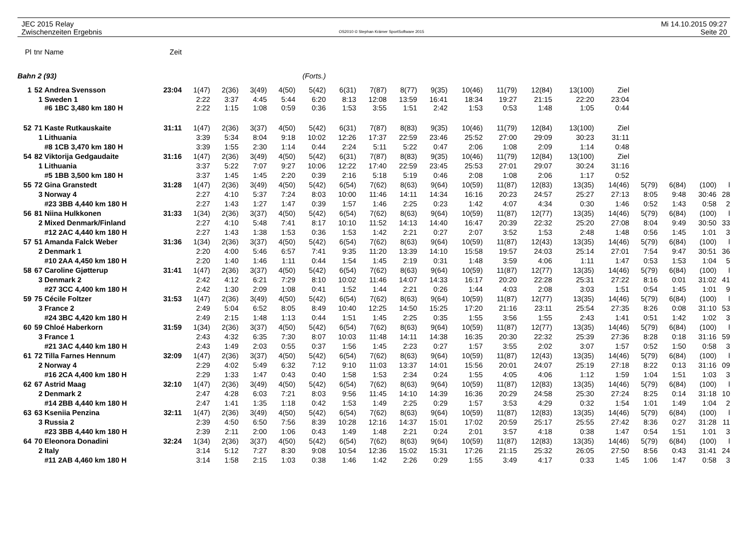JEC 2015 Relay
Zwischenzeiten Ergebnis
OS2010 © Stephan Krämer SportSoftware 2015
Mi 14.10.2015 09:27
Seite 20
| Pl | tnr | Name | Zeit | | | | | | | | | | | | | | | | | | |
| --- | --- | --- | --- | --- | --- | --- | --- | --- | --- | --- | --- | --- | --- | --- | --- | --- | --- | --- | --- | --- | --- |
| Bahn 2 (93) | | | | (Forts.) | | | | | | | | | | | | | | | | | |
| 1 | 52 | Andrea Svensson | 23:04 | 1(47) | 2(36) | 3(49) | 4(50) | 5(42) | 6(31) | 7(87) | 8(77) | 9(35) | 10(46) | 11(79) | 12(84) | 13(100) | Ziel | | | | |
| | 1 | Sweden 1 | | 2:22 | 3:37 | 4:45 | 5:44 | 6:20 | 8:13 | 12:08 | 13:59 | 16:41 | 18:34 | 19:27 | 21:15 | 22:20 | 23:04 | | | | |
| | | #6 1BC 3,480 km 180 H | | 2:22 | 1:15 | 1:08 | 0:59 | 0:36 | 1:53 | 3:55 | 1:51 | 2:42 | 1:53 | 0:53 | 1:48 | 1:05 | 0:44 | | | | |
| 52 | 71 | Kaste Rutkauskaite | 31:11 | 1(47) | 2(36) | 3(37) | 4(50) | 5(42) | 6(31) | 7(87) | 8(83) | 9(35) | 10(46) | 11(79) | 12(84) | 13(100) | Ziel | | | | |
| | 1 | Lithuania | | 3:39 | 5:34 | 8:04 | 9:18 | 10:02 | 12:26 | 17:37 | 22:59 | 23:46 | 25:52 | 27:00 | 29:09 | 30:23 | 31:11 | | | | |
| | | #8 1CB 3,470 km 180 H | | 3:39 | 1:55 | 2:30 | 1:14 | 0:44 | 2:24 | 5:11 | 5:22 | 0:47 | 2:06 | 1:08 | 2:09 | 1:14 | 0:48 | | | | |
| 54 | 82 | Viktorija Gedgaudaite | 31:16 | 1(47) | 2(36) | 3(49) | 4(50) | 5(42) | 6(31) | 7(87) | 8(83) | 9(35) | 10(46) | 11(79) | 12(84) | 13(100) | Ziel | | | | |
| | 1 | Lithuania | | 3:37 | 5:22 | 7:07 | 9:27 | 10:06 | 12:22 | 17:40 | 22:59 | 23:45 | 25:53 | 27:01 | 29:07 | 30:24 | 31:16 | | | | |
| | | #5 1BB 3,500 km 180 H | | 3:37 | 1:45 | 1:45 | 2:20 | 0:39 | 2:16 | 5:18 | 5:19 | 0:46 | 2:08 | 1:08 | 2:06 | 1:17 | 0:52 | | | | |
| 55 | 72 | Gina Granstedt | 31:28 | 1(47) | 2(36) | 3(49) | 4(50) | 5(42) | 6(54) | 7(62) | 8(63) | 9(64) | 10(59) | 11(87) | 12(83) | 13(35) | 14(46) | 5(79) | 6(84) | (100) | l |
| | 3 | Norway 4 | | 2:27 | 4:10 | 5:37 | 7:24 | 8:03 | 10:00 | 11:46 | 14:11 | 14:34 | 16:16 | 20:23 | 24:57 | 25:27 | 27:13 | 8:05 | 9:48 | 30:46 | 28 |
| | | #23 3BB 4,440 km 180 H | | 2:27 | 1:43 | 1:27 | 1:47 | 0:39 | 1:57 | 1:46 | 2:25 | 0:23 | 1:42 | 4:07 | 4:34 | 0:30 | 1:46 | 0:52 | 1:43 | 0:58 | 2 |
| 56 | 81 | Niina Hulkkonen | 31:33 | 1(34) | 2(36) | 3(37) | 4(50) | 5(42) | 6(54) | 7(62) | 8(63) | 9(64) | 10(59) | 11(87) | 12(77) | 13(35) | 14(46) | 5(79) | 6(84) | (100) | l |
| | 2 | Mixed Denmark/Finland | | 2:27 | 4:10 | 5:48 | 7:41 | 8:17 | 10:10 | 11:52 | 14:13 | 14:40 | 16:47 | 20:39 | 22:32 | 25:20 | 27:08 | 8:04 | 9:49 | 30:50 | 33 |
| | | #12 2AC 4,440 km 180 H | | 2:27 | 1:43 | 1:38 | 1:53 | 0:36 | 1:53 | 1:42 | 2:21 | 0:27 | 2:07 | 3:52 | 1:53 | 2:48 | 1:48 | 0:56 | 1:45 | 1:01 | 3 |
| 57 | 51 | Amanda Falck Weber | 31:36 | 1(34) | 2(36) | 3(37) | 4(50) | 5(42) | 6(54) | 7(62) | 8(63) | 9(64) | 10(59) | 11(87) | 12(43) | 13(35) | 14(46) | 5(79) | 6(84) | (100) | l |
| | 2 | Denmark 1 | | 2:20 | 4:00 | 5:46 | 6:57 | 7:41 | 9:35 | 11:20 | 13:39 | 14:10 | 15:58 | 19:57 | 24:03 | 25:14 | 27:01 | 7:54 | 9:47 | 30:51 | 36 |
| | | #10 2AA 4,450 km 180 H | | 2:20 | 1:40 | 1:46 | 1:11 | 0:44 | 1:54 | 1:45 | 2:19 | 0:31 | 1:48 | 3:59 | 4:06 | 1:11 | 1:47 | 0:53 | 1:53 | 1:04 | 5 |
| 58 | 67 | Caroline Gjøtterup | 31:41 | 1(47) | 2(36) | 3(37) | 4(50) | 5(42) | 6(54) | 7(62) | 8(63) | 9(64) | 10(59) | 11(87) | 12(77) | 13(35) | 14(46) | 5(79) | 6(84) | (100) | l |
| | 3 | Denmark 2 | | 2:42 | 4:12 | 6:21 | 7:29 | 8:10 | 10:02 | 11:46 | 14:07 | 14:33 | 16:17 | 20:20 | 22:28 | 25:31 | 27:22 | 8:16 | 0:01 | 31:02 | 41 |
| | | #27 3CC 4,400 km 180 H | | 2:42 | 1:30 | 2:09 | 1:08 | 0:41 | 1:52 | 1:44 | 2:21 | 0:26 | 1:44 | 4:03 | 2:08 | 3:03 | 1:51 | 0:54 | 1:45 | 1:01 | 9 |
| 59 | 75 | Cécile Foltzer | 31:53 | 1(47) | 2(36) | 3(49) | 4(50) | 5(42) | 6(54) | 7(62) | 8(63) | 9(64) | 10(59) | 11(87) | 12(77) | 13(35) | 14(46) | 5(79) | 6(84) | (100) | l |
| | 3 | France 2 | | 2:49 | 5:04 | 6:52 | 8:05 | 8:49 | 10:40 | 12:25 | 14:50 | 15:25 | 17:20 | 21:16 | 23:11 | 25:54 | 27:35 | 8:26 | 0:08 | 31:10 | 53 |
| | | #24 3BC 4,420 km 180 H | | 2:49 | 2:15 | 1:48 | 1:13 | 0:44 | 1:51 | 1:45 | 2:25 | 0:35 | 1:55 | 3:56 | 1:55 | 2:43 | 1:41 | 0:51 | 1:42 | 1:02 | 3 |
| 60 | 59 | Chloé Haberkorn | 31:59 | 1(34) | 2(36) | 3(37) | 4(50) | 5(42) | 6(54) | 7(62) | 8(63) | 9(64) | 10(59) | 11(87) | 12(77) | 13(35) | 14(46) | 5(79) | 6(84) | (100) | l |
| | 3 | France 1 | | 2:43 | 4:32 | 6:35 | 7:30 | 8:07 | 10:03 | 11:48 | 14:11 | 14:38 | 16:35 | 20:30 | 22:32 | 25:39 | 27:36 | 8:28 | 0:18 | 31:16 | 59 |
| | | #21 3AC 4,440 km 180 H | | 2:43 | 1:49 | 2:03 | 0:55 | 0:37 | 1:56 | 1:45 | 2:23 | 0:27 | 1:57 | 3:55 | 2:02 | 3:07 | 1:57 | 0:52 | 1:50 | 0:58 | 3 |
| 61 | 72 | Tilla Farnes Hennum | 32:09 | 1(47) | 2(36) | 3(37) | 4(50) | 5(42) | 6(54) | 7(62) | 8(63) | 9(64) | 10(59) | 11(87) | 12(43) | 13(35) | 14(46) | 5(79) | 6(84) | (100) | l |
| | 2 | Norway 4 | | 2:29 | 4:02 | 5:49 | 6:32 | 7:12 | 9:10 | 11:03 | 13:37 | 14:01 | 15:56 | 20:01 | 24:07 | 25:19 | 27:18 | 8:22 | 0:13 | 31:16 | 09 |
| | | #16 2CA 4,400 km 180 H | | 2:29 | 1:33 | 1:47 | 0:43 | 0:40 | 1:58 | 1:53 | 2:34 | 0:24 | 1:55 | 4:05 | 4:06 | 1:12 | 1:59 | 1:04 | 1:51 | 1:03 | 3 |
| 62 | 67 | Astrid Maag | 32:10 | 1(47) | 2(36) | 3(49) | 4(50) | 5(42) | 6(54) | 7(62) | 8(63) | 9(64) | 10(59) | 11(87) | 12(83) | 13(35) | 14(46) | 5(79) | 6(84) | (100) | l |
| | 2 | Denmark 2 | | 2:47 | 4:28 | 6:03 | 7:21 | 8:03 | 9:56 | 11:45 | 14:10 | 14:39 | 16:36 | 20:29 | 24:58 | 25:30 | 27:24 | 8:25 | 0:14 | 31:18 | 10 |
| | | #14 2BB 4,440 km 180 H | | 2:47 | 1:41 | 1:35 | 1:18 | 0:42 | 1:53 | 1:49 | 2:25 | 0:29 | 1:57 | 3:53 | 4:29 | 0:32 | 1:54 | 1:01 | 1:49 | 1:04 | 2 |
| 63 | 63 | Kseniia Penzina | 32:11 | 1(47) | 2(36) | 3(49) | 4(50) | 5(42) | 6(54) | 7(62) | 8(63) | 9(64) | 10(59) | 11(87) | 12(83) | 13(35) | 14(46) | 5(79) | 6(84) | (100) | l |
| | 3 | Russia 2 | | 2:39 | 4:50 | 6:50 | 7:56 | 8:39 | 10:28 | 12:16 | 14:37 | 15:01 | 17:02 | 20:59 | 25:17 | 25:55 | 27:42 | 8:36 | 0:27 | 31:28 | 11 |
| | | #23 3BB 4,440 km 180 H | | 2:39 | 2:11 | 2:00 | 1:06 | 0:43 | 1:49 | 1:48 | 2:21 | 0:24 | 2:01 | 3:57 | 4:18 | 0:38 | 1:47 | 0:54 | 1:51 | 1:01 | 3 |
| 64 | 70 | Eleonora Donadini | 32:24 | 1(34) | 2(36) | 3(37) | 4(50) | 5(42) | 6(54) | 7(62) | 8(63) | 9(64) | 10(59) | 11(87) | 12(83) | 13(35) | 14(46) | 5(79) | 6(84) | (100) | l |
| | 2 | Italy | | 3:14 | 5:12 | 7:27 | 8:30 | 9:08 | 10:54 | 12:36 | 15:02 | 15:31 | 17:26 | 21:15 | 25:32 | 26:05 | 27:50 | 8:56 | 0:43 | 31:41 | 24 |
| | | #11 2AB 4,460 km 180 H | | 3:14 | 1:58 | 2:15 | 1:03 | 0:38 | 1:46 | 1:42 | 2:26 | 0:29 | 1:55 | 3:49 | 4:17 | 0:33 | 1:45 | 1:06 | 1:47 | 0:58 | 3 |